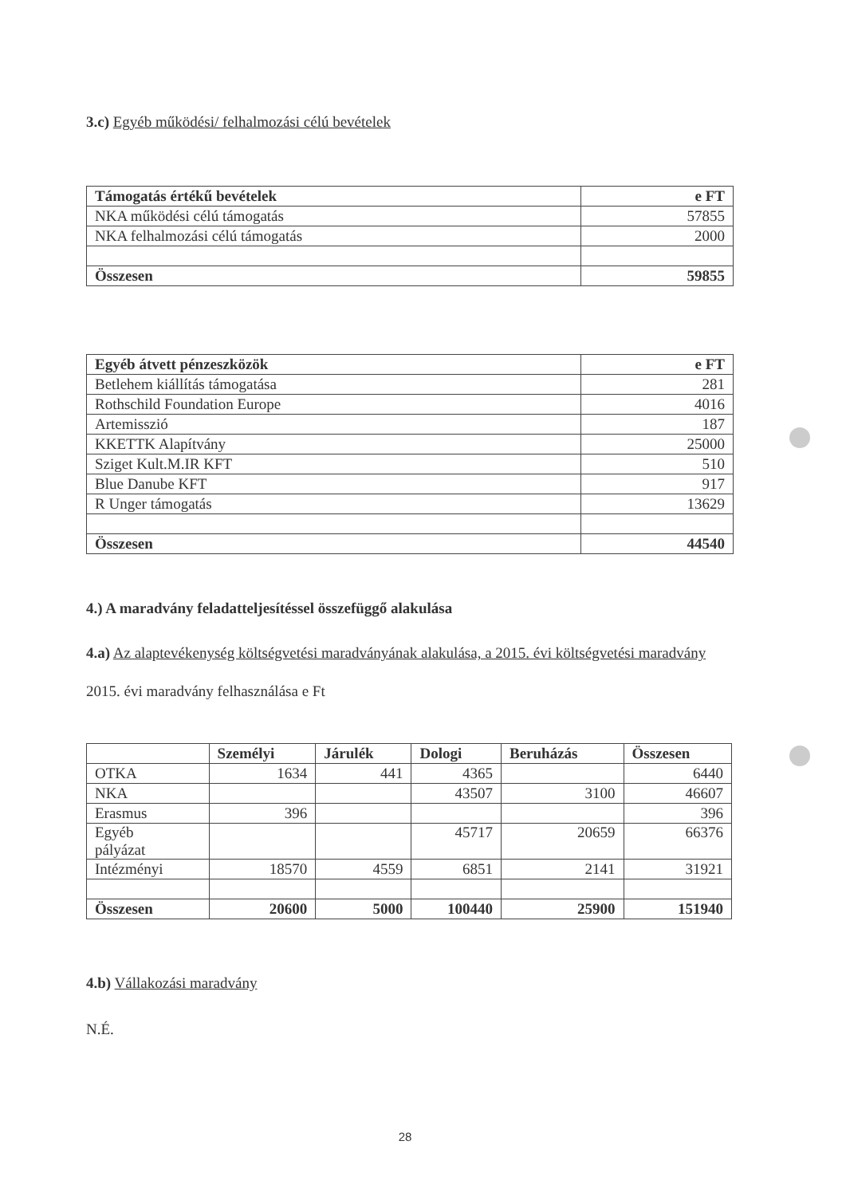3.c) Egyéb működési/ felhalmozási célú bevételek
| Támogatás értékű bevételek | e FT |
| --- | --- |
| NKA működési célú támogatás | 57855 |
| NKA felhalmozási célú támogatás | 2000 |
| Összesen | 59855 |
| Egyéb átvett pénzeszközök | e FT |
| --- | --- |
| Betlehem kiállítás támogatása | 281 |
| Rothschild Foundation Europe | 4016 |
| Artemisszió | 187 |
| KKETTK Alapítvány | 25000 |
| Sziget Kult.M.IR KFT | 510 |
| Blue Danube KFT | 917 |
| R Unger támogatás | 13629 |
| Összesen | 44540 |
4.) A maradvány feladatteljesítéssel összefüggő alakulása
4.a) Az alaptevékenység költségvetési maradványának alakulása, a 2015. évi költségvetési maradvány
2015. évi maradvány felhasználása e Ft
| | Személyi | Járulék | Dologi | Beruházás | Összesen |
| --- | --- | --- | --- | --- | --- |
| OTKA | 1634 | 441 | 4365 | | 6440 |
| NKA | | | 43507 | 3100 | 46607 |
| Erasmus | 396 | | | | 396 |
| Egyéb pályázat | | | 45717 | 20659 | 66376 |
| Intézményi | 18570 | 4559 | 6851 | 2141 | 31921 |
| Összesen | 20600 | 5000 | 100440 | 25900 | 151940 |
4.b) Vállakozási maradvány
N.É.
28